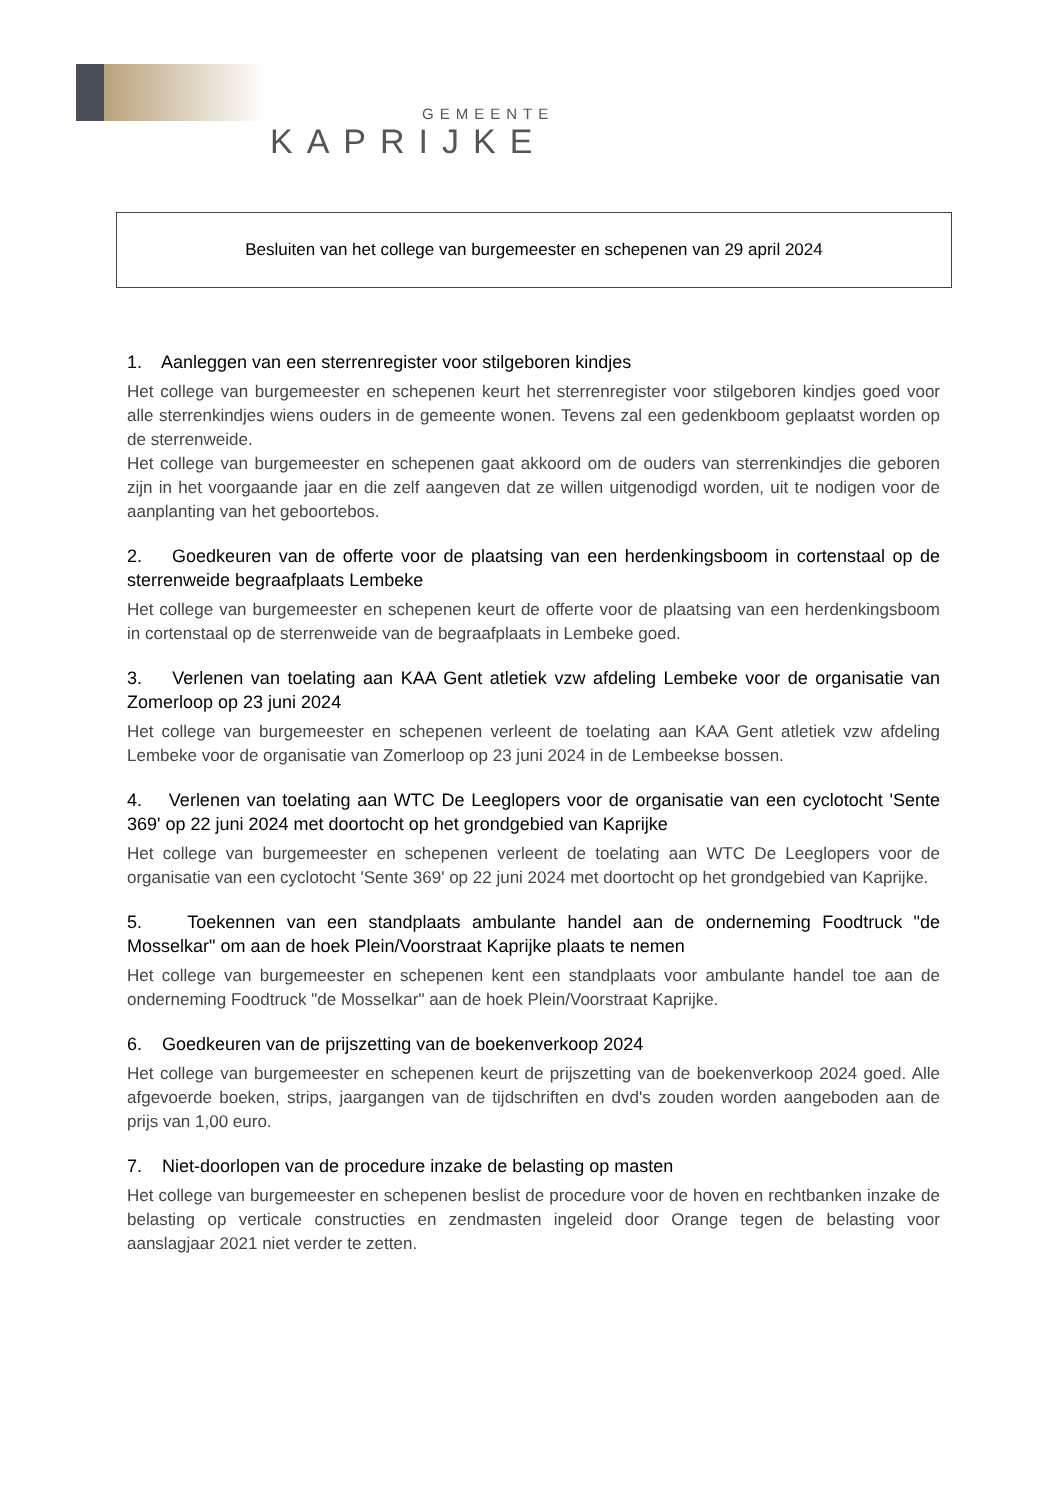GEMEENTE
KAPRIJKE
Besluiten van het college van burgemeester en schepenen van 29 april 2024
1. Aanleggen van een sterrenregister voor stilgeboren kindjes
Het college van burgemeester en schepenen keurt het sterrenregister voor stilgeboren kindjes goed voor alle sterrenkindjes wiens ouders in de gemeente wonen. Tevens zal een gedenkboom geplaatst worden op de sterrenweide.
Het college van burgemeester en schepenen gaat akkoord om de ouders van sterrenkindjes die geboren zijn in het voorgaande jaar en die zelf aangeven dat ze willen uitgenodigd worden, uit te nodigen voor de aanplanting van het geboortebos.
2. Goedkeuren van de offerte voor de plaatsing van een herdenkingsboom in cortenstaal op de sterrenweide begraafplaats Lembeke
Het college van burgemeester en schepenen keurt de offerte voor de plaatsing van een herdenkingsboom in cortenstaal op de sterrenweide van de begraafplaats in Lembeke goed.
3. Verlenen van toelating aan KAA Gent atletiek vzw afdeling Lembeke voor de organisatie van Zomerloop op 23 juni 2024
Het college van burgemeester en schepenen verleent de toelating aan KAA Gent atletiek vzw afdeling Lembeke voor de organisatie van Zomerloop op 23 juni 2024 in de Lembeekse bossen.
4. Verlenen van toelating aan WTC De Leeglopers voor de organisatie van een cyclotocht 'Sente 369' op 22 juni 2024 met doortocht op het grondgebied van Kaprijke
Het college van burgemeester en schepenen verleent de toelating aan WTC De Leeglopers voor de organisatie van een cyclotocht 'Sente 369' op 22 juni 2024 met doortocht op het grondgebied van Kaprijke.
5. Toekennen van een standplaats ambulante handel aan de onderneming Foodtruck "de Mosselkar" om aan de hoek Plein/Voorstraat Kaprijke plaats te nemen
Het college van burgemeester en schepenen kent een standplaats voor ambulante handel toe aan de onderneming Foodtruck "de Mosselkar" aan de hoek Plein/Voorstraat Kaprijke.
6. Goedkeuren van de prijszetting van de boekenverkoop 2024
Het college van burgemeester en schepenen keurt de prijszetting van de boekenverkoop 2024 goed. Alle afgevoerde boeken, strips, jaargangen van de tijdschriften en dvd's zouden worden aangeboden aan de prijs van 1,00 euro.
7. Niet-doorlopen van de procedure inzake de belasting op masten
Het college van burgemeester en schepenen beslist de procedure voor de hoven en rechtbanken inzake de belasting op verticale constructies en zendmasten ingeleid door Orange tegen de belasting voor aanslagjaar 2021 niet verder te zetten.